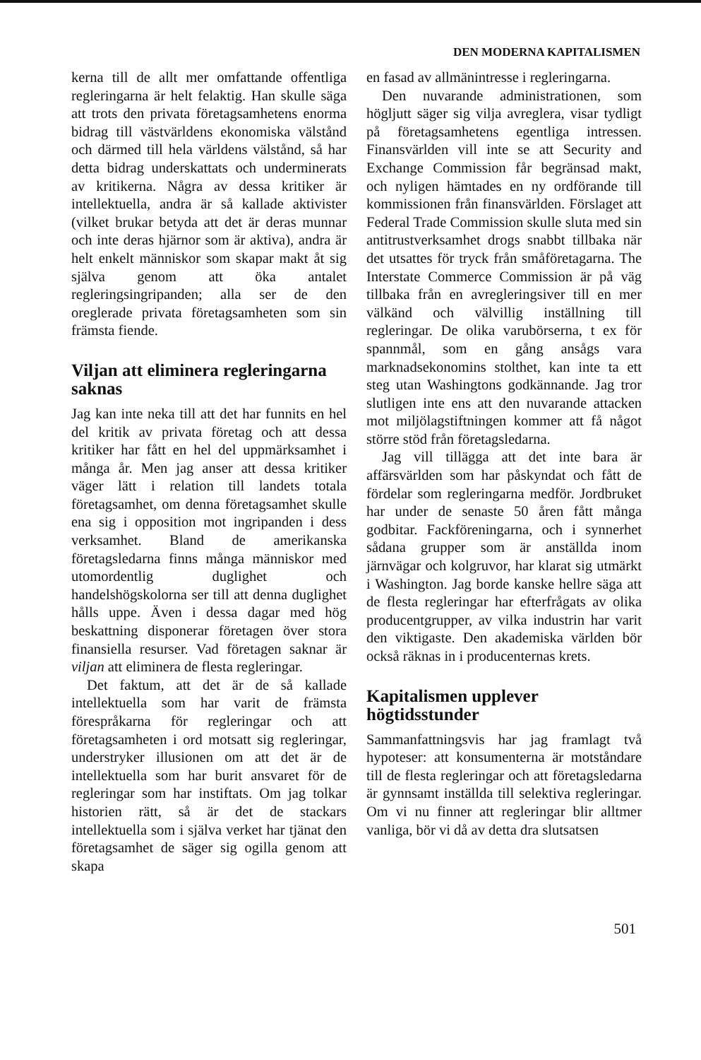DEN MODERNA KAPITALISMEN
kerna till de allt mer omfattande offentliga regleringarna är helt felaktig. Han skulle säga att trots den privata företagsamhetens enorma bidrag till västvärldens ekonomiska välstånd och därmed till hela världens välstånd, så har detta bidrag underskattats och underminerats av kritikerna. Några av dessa kritiker är intellektuella, andra är så kallade aktivister (vilket brukar betyda att det är deras munnar och inte deras hjärnor som är aktiva), andra är helt enkelt människor som skapar makt åt sig själva genom att öka antalet regleringsingripanden; alla ser de den oreglerade privata företagsamheten som sin främsta fiende.
Viljan att eliminera regleringarna saknas
Jag kan inte neka till att det har funnits en hel del kritik av privata företag och att dessa kritiker har fått en hel del uppmärksamhet i många år. Men jag anser att dessa kritiker väger lätt i relation till landets totala företagsamhet, om denna företagsamhet skulle ena sig i opposition mot ingripanden i dess verksamhet. Bland de amerikanska företagsledarna finns många människor med utomordentlig duglighet och handelshögskolorna ser till att denna duglighet hålls uppe. Även i dessa dagar med hög beskattning disponerar företagen över stora finansiella resurser. Vad företagen saknar är viljan att eliminera de flesta regleringar.
Det faktum, att det är de så kallade intellektuella som har varit de främsta förespråkarna för regleringar och att företagsamheten i ord motsatt sig regleringar, understryker illusionen om att det är de intellektuella som har burit ansvaret för de regleringar som har instiftats. Om jag tolkar historien rätt, så är det de stackars intellektuella som i själva verket har tjänat den företagsamhet de säger sig ogilla genom att skapa
en fasad av allmänintresse i regleringarna.
Den nuvarande administrationen, som högljutt säger sig vilja avreglera, visar tydligt på företagsamhetens egentliga intressen. Finansvärlden vill inte se att Security and Exchange Commission får begränsad makt, och nyligen hämtades en ny ordförande till kommissionen från finansvärlden. Förslaget att Federal Trade Commission skulle sluta med sin antitrustverksamhet drogs snabbt tillbaka när det utsattes för tryck från småföretagarna. The Interstate Commerce Commission är på väg tillbaka från en avregleringsiver till en mer välkänd och välvillig inställning till regleringar. De olika varubörserna, t ex för spannmål, som en gång ansågs vara marknadsekonomins stolthet, kan inte ta ett steg utan Washingtons godkännande. Jag tror slutligen inte ens att den nuvarande attacken mot miljölagstiftningen kommer att få något större stöd från företagsledarna.
Jag vill tillägga att det inte bara är affärsvärlden som har påskyndat och fått de fördelar som regleringarna medför. Jordbruket har under de senaste 50 åren fått många godbitar. Fackföreningarna, och i synnerhet sådana grupper som är anställda inom järnvägar och kolgruvor, har klarat sig utmärkt i Washington. Jag borde kanske hellre säga att de flesta regleringar har efterfrågats av olika producentgrupper, av vilka industrin har varit den viktigaste. Den akademiska världen bör också räknas in i producenternas krets.
Kapitalismen upplever högtidsstunder
Sammanfattningsvis har jag framlagt två hypoteser: att konsumenterna är motståndare till de flesta regleringar och att företagsledarna är gynnsamt inställda till selektiva regleringar. Om vi nu finner att regleringar blir alltmer vanliga, bör vi då av detta dra slutsatsen
501